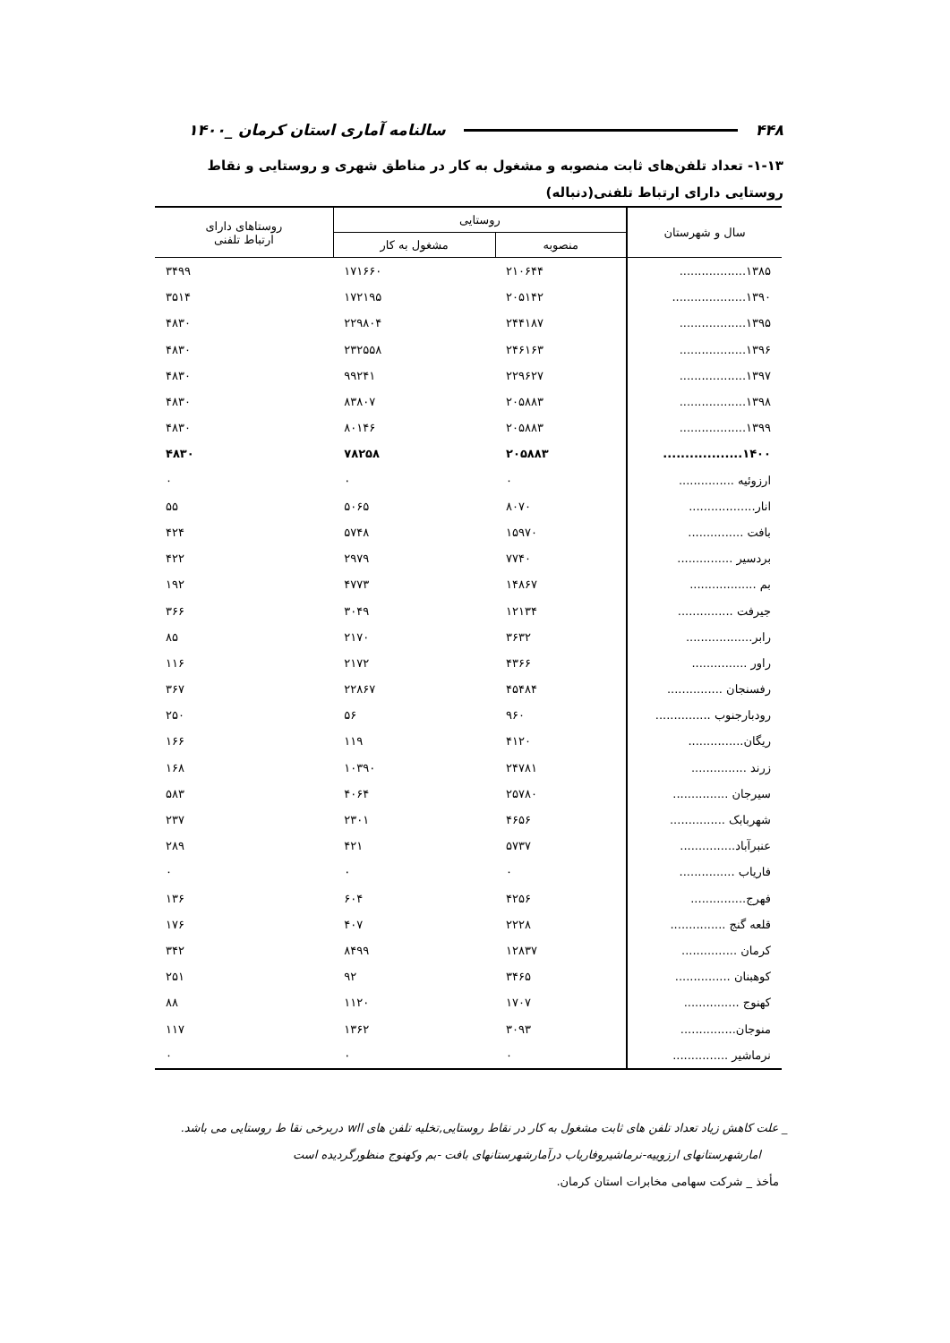۴۴۸ سالنامه آماری استان کرمان _۱۴۰۰
۱-۱۳- تعداد تلفن‌های ثابت منصوبه و مشغول به کار در مناطق شهری و روستایی و نقاط روستایی دارای ارتباط تلفنی(دنباله)
| سال و شهرستان | روستایی | | روستاهای دارای ارتباط تلفنی |
| --- | --- | --- | --- |
| | منصوبه | مشغول به کار | |
| ۱۳۸۵.................. | ۲۱۰۶۴۴ | ۱۷۱۶۶۰ | ۳۴۹۹ |
| ۱۳۹۰.................... | ۲۰۵۱۴۲ | ۱۷۲۱۹۵ | ۳۵۱۴ |
| ۱۳۹۵.................. | ۲۴۴۱۸۷ | ۲۲۹۸۰۴ | ۴۸۳۰ |
| ۱۳۹۶.................. | ۲۴۶۱۶۳ | ۲۳۲۵۵۸ | ۴۸۳۰ |
| ۱۳۹۷.................. | ۲۲۹۶۲۷ | ۹۹۲۴۱ | ۴۸۳۰ |
| ۱۳۹۸.................. | ۲۰۵۸۸۳ | ۸۳۸۰۷ | ۴۸۳۰ |
| ۱۳۹۹.................. | ۲۰۵۸۸۳ | ۸۰۱۴۶ | ۴۸۳۰ |
| ۱۴۰۰.................. | ۲۰۵۸۸۳ | ۷۸۲۵۸ | ۴۸۳۰ |
| ارزوئیه ............... | ۰ | ۰ | ۰ |
| انار.................. | ۸۰۷۰ | ۵۰۶۵ | ۵۵ |
| بافت ............... | ۱۵۹۷۰ | ۵۷۴۸ | ۴۲۴ |
| بردسیر ............... | ۷۷۴۰ | ۲۹۷۹ | ۴۲۲ |
| بم .................. | ۱۴۸۶۷ | ۴۷۷۳ | ۱۹۲ |
| جیرفت ............... | ۱۲۱۳۴ | ۳۰۴۹ | ۳۶۶ |
| رابر.................. | ۳۶۳۲ | ۲۱۷۰ | ۸۵ |
| راور ............... | ۴۳۶۶ | ۲۱۷۲ | ۱۱۶ |
| رفسنجان ............... | ۴۵۴۸۴ | ۲۲۸۶۷ | ۳۶۷ |
| رودبارجنوب ............... | ۹۶۰ | ۵۶ | ۲۵۰ |
| ریگان............... | ۴۱۲۰ | ۱۱۹ | ۱۶۶ |
| زرند ............... | ۲۴۷۸۱ | ۱۰۳۹۰ | ۱۶۸ |
| سیرجان ............... | ۲۵۷۸۰ | ۴۰۶۴ | ۵۸۳ |
| شهربابک ............... | ۴۶۵۶ | ۲۳۰۱ | ۲۳۷ |
| عنبرآباد............... | ۵۷۳۷ | ۴۲۱ | ۲۸۹ |
| فاریاب ............... | ۰ | ۰ | ۰ |
| فهرج............... | ۴۲۵۶ | ۶۰۴ | ۱۳۶ |
| قلعه گنج ............... | ۲۲۲۸ | ۴۰۷ | ۱۷۶ |
| کرمان ............... | ۱۲۸۳۷ | ۸۴۹۹ | ۳۴۲ |
| کوهبنان ............... | ۳۴۶۵ | ۹۲ | ۲۵۱ |
| کهنوج ............... | ۱۷۰۷ | ۱۱۲۰ | ۸۸ |
| منوجان............... | ۳۰۹۳ | ۱۳۶۲ | ۱۱۷ |
| نرماشیر ............... | ۰ | ۰ | ۰ |
_ علت کاهش زیاد تعداد تلفن های ثابت مشغول به کار در نقاط روستایی,تخلیه تلفن های wll دربرخی نقا ط روستایی می باشد.
امارشهرستانهای ارزوییه-نرماشیروفاریاب درآمارشهرستانهای بافت -بم وکهنوج منظورگردیده است
مأخذ _ شرکت سهامی مخابرات استان کرمان.